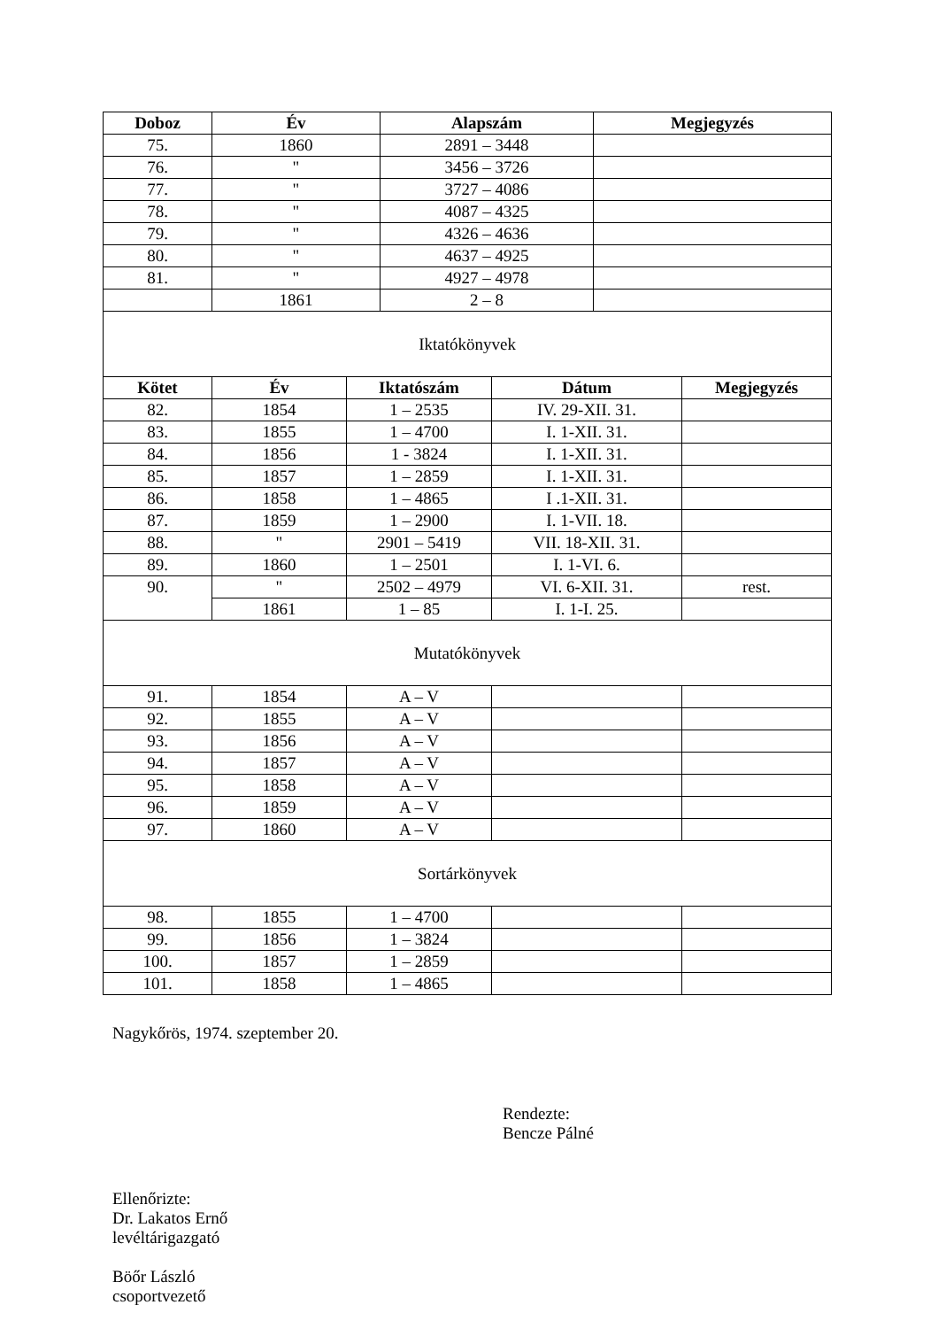| Doboz | Év | Alapszám | Megjegyzés |
| --- | --- | --- | --- |
| 75. | 1860 | 2891 – 3448 | |
| 76. | " | 3456 – 3726 | |
| 77. | " | 3727 – 4086 | |
| 78. | " | 4087 – 4325 | |
| 79. | " | 4326 – 4636 | |
| 80. | " | 4637 – 4925 | |
| 81. | " | 4927 – 4978 | |
| | 1861 | 2 – 8 | |
| Iktatókönyvek | | | | |
| Kötet | Év | Iktatószám | Dátum | Megjegyzés |
| 82. | 1854 | 1 – 2535 | IV. 29-XII. 31. | |
| 83. | 1855 | 1 – 4700 | I. 1-XII. 31. | |
| 84. | 1856 | 1 - 3824 | I. 1-XII. 31. | |
| 85. | 1857 | 1 – 2859 | I. 1-XII. 31. | |
| 86. | 1858 | 1 – 4865 | I .1-XII. 31. | |
| 87. | 1859 | 1 – 2900 | I. 1-VII. 18. | |
| 88. | " | 2901 – 5419 | VII. 18-XII. 31. | |
| 89. | 1860 | 1 – 2501 | I. 1-VI. 6. | |
| 90. | " | 2502 – 4979 | VI. 6-XII. 31. | rest. |
| | 1861 | 1 – 85 | I. 1-I. 25. | |
| Mutatókönyvek | | | | |
| 91. | 1854 | A – V | | |
| 92. | 1855 | A – V | | |
| 93. | 1856 | A – V | | |
| 94. | 1857 | A – V | | |
| 95. | 1858 | A – V | | |
| 96. | 1859 | A – V | | |
| 97. | 1860 | A – V | | |
| Sortárkönyvek | | | | |
| 98. | 1855 | 1 – 4700 | | |
| 99. | 1856 | 1 – 3824 | | |
| 100. | 1857 | 1 – 2859 | | |
| 101. | 1858 | 1 – 4865 | | |
Nagykőrös, 1974. szeptember 20.
Rendezte:
Bencze Pálné
Ellenőrizte:
Dr. Lakatos Ernő
levéltárigazgató
Böőr László
csoportvezető